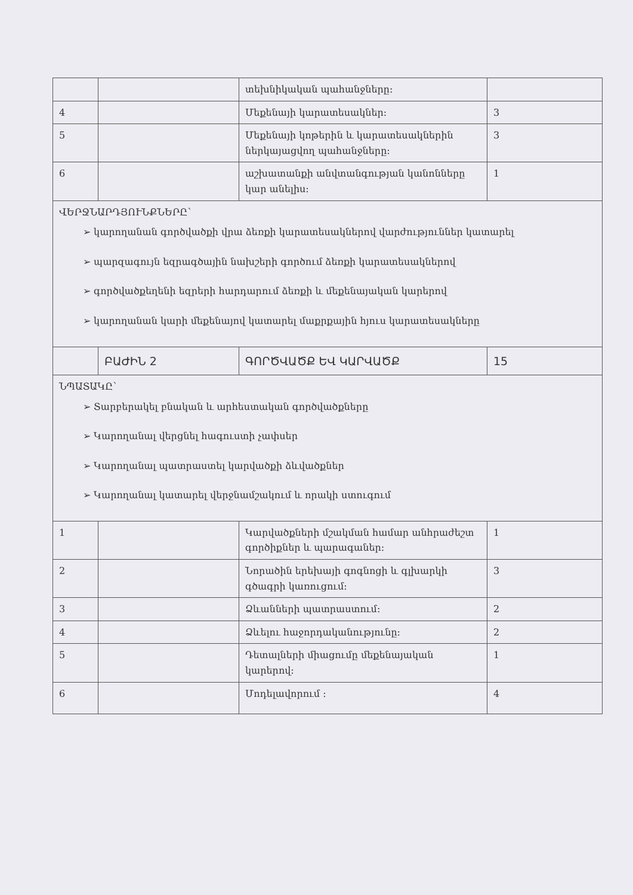| | | տեխնիկական պահանջները: | |
| 4 | | Մեքենայի կարատեսակներ: | 3 |
| 5 | | Մեքենայի կոթերին և կարատեսակներին ներկայացվող պահանջները: | 3 |
| 6 | | աշխատանքի անվտանգության կանոնները կար անելիս: | 1 |
| ՎԵՐՋՆԱՐԴՅՈՒՆՔՆԵՐԸ՝ ➢ կարողանան գործվածքի վրա ձեռքի կարատեսակներով վարժություններ կատարել ➢ պարզագույն եզրագծային նախշերի գործում ձեռքի կարատեսակներով ➢ գործվածքեղենի եզրերի հարդարում ձեռքի և մեքենայական կարերով ➢ կարողանան կարի մեքենայով կատարել մաքրքային հյուս կարատեսակները | | | |
| | ԲԱԺԻՆ 2 | ԳՈՐԾՎԱԾՔ ԵՎ ԿԱՐՎԱԾՔ | 15 |
| ՆՊԱՏԱԿԸ՝ ➢ Տարբերակել բնական և արհեստական գործվածքները ➢ Կարողանալ վերցնել հագուստի չափսեր ➢ Կարողանալ պատրաստել կարվածքի ձևվածքներ ➢ Կարողանալ կատարել վերջնամշակում և որակի ստուգում | | | |
| 1 | | Կարվածքների մշակման համար անհրաժեշտ գործիքներ և պարագաներ: | 1 |
| 2 | | Նորածին երեխայի գոգնոցի և գլխարկի գծագրի կառուցում: | 3 |
| 3 | | Ձևանների պատրաստում: | 2 |
| 4 | | Ձևելու հաջորդականությունը: | 2 |
| 5 | | Դետալների միացումը մեքենայական կարերով: | 1 |
| 6 | | Մոդելավորում : | 4 |